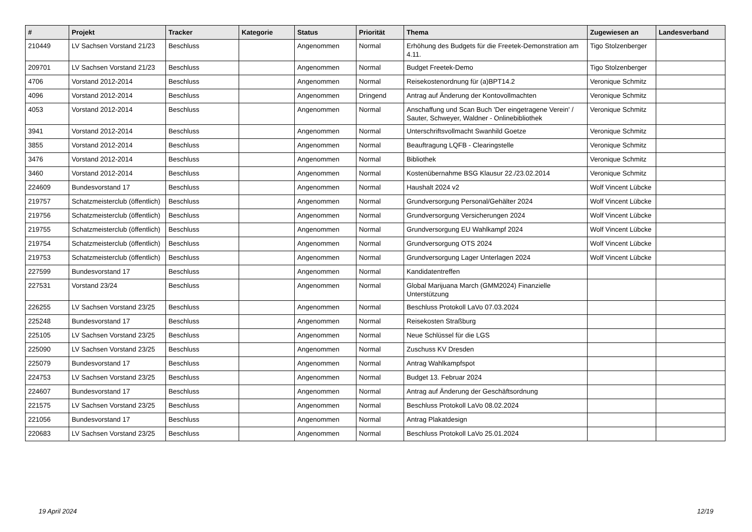| # | Projekt | Tracker | Kategorie | Status | Priorität | Thema | Zugewiesen an | Landesverband |
| --- | --- | --- | --- | --- | --- | --- | --- | --- |
| 210449 | LV Sachsen Vorstand 21/23 | Beschluss | | Angenommen | Normal | Erhöhung des Budgets für die Freetek-Demonstration am 4.11. | Tigo Stolzenberger | |
| 209701 | LV Sachsen Vorstand 21/23 | Beschluss | | Angenommen | Normal | Budget Freetek-Demo | Tigo Stolzenberger | |
| 4706 | Vorstand 2012-2014 | Beschluss | | Angenommen | Normal | Reisekostenordnung für (a)BPT14.2 | Veronique Schmitz | |
| 4096 | Vorstand 2012-2014 | Beschluss | | Angenommen | Dringend | Antrag auf Änderung der Kontovollmachten | Veronique Schmitz | |
| 4053 | Vorstand 2012-2014 | Beschluss | | Angenommen | Normal | Anschaffung und Scan Buch 'Der eingetragene Verein' / Sauter, Schweyer, Waldner - Onlinebibliothek | Veronique Schmitz | |
| 3941 | Vorstand 2012-2014 | Beschluss | | Angenommen | Normal | Unterschriftsvollmacht Swanhild Goetze | Veronique Schmitz | |
| 3855 | Vorstand 2012-2014 | Beschluss | | Angenommen | Normal | Beauftragung LQFB - Clearingstelle | Veronique Schmitz | |
| 3476 | Vorstand 2012-2014 | Beschluss | | Angenommen | Normal | Bibliothek | Veronique Schmitz | |
| 3460 | Vorstand 2012-2014 | Beschluss | | Angenommen | Normal | Kostenübernahme BSG Klausur 22./23.02.2014 | Veronique Schmitz | |
| 224609 | Bundesvorstand 17 | Beschluss | | Angenommen | Normal | Haushalt 2024 v2 | Wolf Vincent Lübcke | |
| 219757 | Schatzmeisterclub (öffentlich) | Beschluss | | Angenommen | Normal | Grundversorgung Personal/Gehälter 2024 | Wolf Vincent Lübcke | |
| 219756 | Schatzmeisterclub (öffentlich) | Beschluss | | Angenommen | Normal | Grundversorgung Versicherungen 2024 | Wolf Vincent Lübcke | |
| 219755 | Schatzmeisterclub (öffentlich) | Beschluss | | Angenommen | Normal | Grundversorgung EU Wahlkampf 2024 | Wolf Vincent Lübcke | |
| 219754 | Schatzmeisterclub (öffentlich) | Beschluss | | Angenommen | Normal | Grundversorgung OTS 2024 | Wolf Vincent Lübcke | |
| 219753 | Schatzmeisterclub (öffentlich) | Beschluss | | Angenommen | Normal | Grundversorgung Lager Unterlagen 2024 | Wolf Vincent Lübcke | |
| 227599 | Bundesvorstand 17 | Beschluss | | Angenommen | Normal | Kandidatentreffen | | |
| 227531 | Vorstand 23/24 | Beschluss | | Angenommen | Normal | Global Marijuana March (GMM2024) Finanzielle Unterstützung | | |
| 226255 | LV Sachsen Vorstand 23/25 | Beschluss | | Angenommen | Normal | Beschluss Protokoll LaVo 07.03.2024 | | |
| 225248 | Bundesvorstand 17 | Beschluss | | Angenommen | Normal | Reisekosten Straßburg | | |
| 225105 | LV Sachsen Vorstand 23/25 | Beschluss | | Angenommen | Normal | Neue Schlüssel für die LGS | | |
| 225090 | LV Sachsen Vorstand 23/25 | Beschluss | | Angenommen | Normal | Zuschuss KV Dresden | | |
| 225079 | Bundesvorstand 17 | Beschluss | | Angenommen | Normal | Antrag Wahlkampfspot | | |
| 224753 | LV Sachsen Vorstand 23/25 | Beschluss | | Angenommen | Normal | Budget 13. Februar 2024 | | |
| 224607 | Bundesvorstand 17 | Beschluss | | Angenommen | Normal | Antrag auf Änderung der Geschäftsordnung | | |
| 221575 | LV Sachsen Vorstand 23/25 | Beschluss | | Angenommen | Normal | Beschluss Protokoll LaVo 08.02.2024 | | |
| 221056 | Bundesvorstand 17 | Beschluss | | Angenommen | Normal | Antrag Plakatdesign | | |
| 220683 | LV Sachsen Vorstand 23/25 | Beschluss | | Angenommen | Normal | Beschluss Protokoll LaVo 25.01.2024 | | |
19 April 2024 12/19